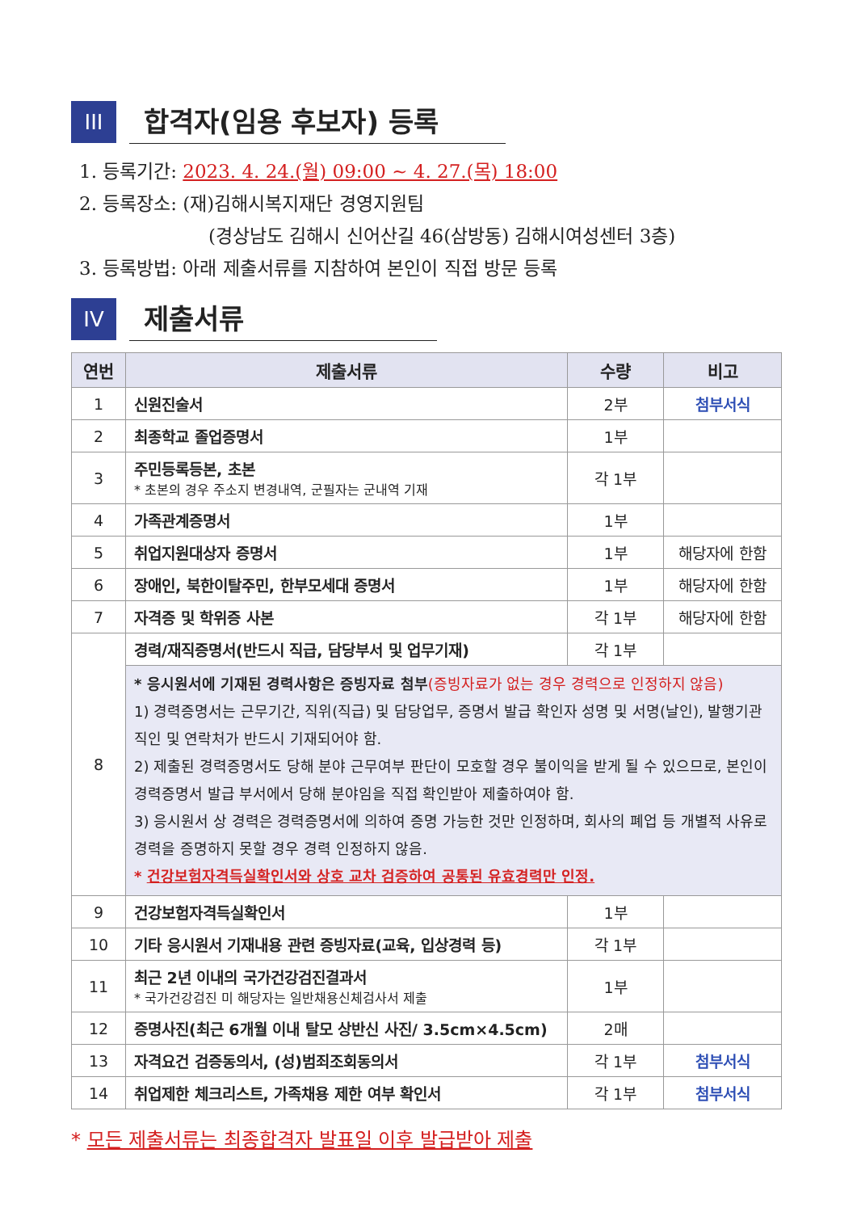III
합격자(임용 후보자) 등록
1. 등록기간: 2023. 4. 24.(월) 09:00 ~ 4. 27.(목) 18:00
2. 등록장소: (재)김해시복지재단 경영지원팀
(경상남도 김해시 신어산길 46(삼방동) 김해시여성센터 3층)
3. 등록방법: 아래 제출서류를 지참하여 본인이 직접 방문 등록
IV
제출서류
| 연번 | 제출서류 | 수량 | 비고 |
| --- | --- | --- | --- |
| 1 | 신원진술서 | 2부 | 첨부서식 |
| 2 | 최종학교 졸업증명서 | 1부 | |
| 3 | 주민등록등본, 초본 * 초본의 경우 주소지 변경내역, 군필자는 군내역 기재 | 각 1부 | |
| 4 | 가족관계증명서 | 1부 | |
| 5 | 취업지원대상자 증명서 | 1부 | 해당자에 한함 |
| 6 | 장애인, 북한이탈주민, 한부모세대 증명서 | 1부 | 해당자에 한함 |
| 7 | 자격증 및 학위증 사본 | 각 1부 | 해당자에 한함 |
| 8 | 경력/재직증명서(반드시 직급, 담당부서 및 업무기재) | 각 1부 | |
| | * 응시원서에 기재된 경력사항은 증빙자료 첨부 (증빙자료가 없는 경우 경력으로 인정하지 않음) 1) 경력증명서는 근무기간, 직위(직급) 및 담당업무, 증명서 발급 확인자 성명 및 서명(날인), 발행기관 직인 및 연락처가 반드시 기재되어야 함. 2) 제출된 경력증명서도 당해 분야 근무여부 판단이 모호할 경우 불이익을 받게 될 수 있으므로, 본인이 경력증명서 발급 부서에서 당해 분야임을 직접 확인받아 제출하여야 함. 3) 응시원서 상 경력은 경력증명서에 의하여 증명 가능한 것만 인정하며, 회사의 폐업 등 개별적 사유로 경력을 증명하지 못할 경우 경력 인정하지 않음. * 건강보험자격득실확인서와 상호 교차 검증하여 공통된 유효경력만 인정. | | |
| 9 | 건강보험자격득실확인서 | 1부 | |
| 10 | 기타 응시원서 기재내용 관련 증빙자료(교육, 입상경력 등) | 각 1부 | |
| 11 | 최근 2년 이내의 국가건강검진결과서 * 국가건강검진 미 해당자는 일반채용신체검사서 제출 | 1부 | |
| 12 | 증명사진(최근 6개월 이내 탈모 상반신 사진/ 3.5cm×4.5cm) | 2매 | |
| 13 | 자격요건 검증동의서, (성)범죄조회동의서 | 각 1부 | 첨부서식 |
| 14 | 취업제한 체크리스트, 가족채용 제한 여부 확인서 | 각 1부 | 첨부서식 |
* 모든 제출서류는 최종합격자 발표일 이후 발급받아 제출